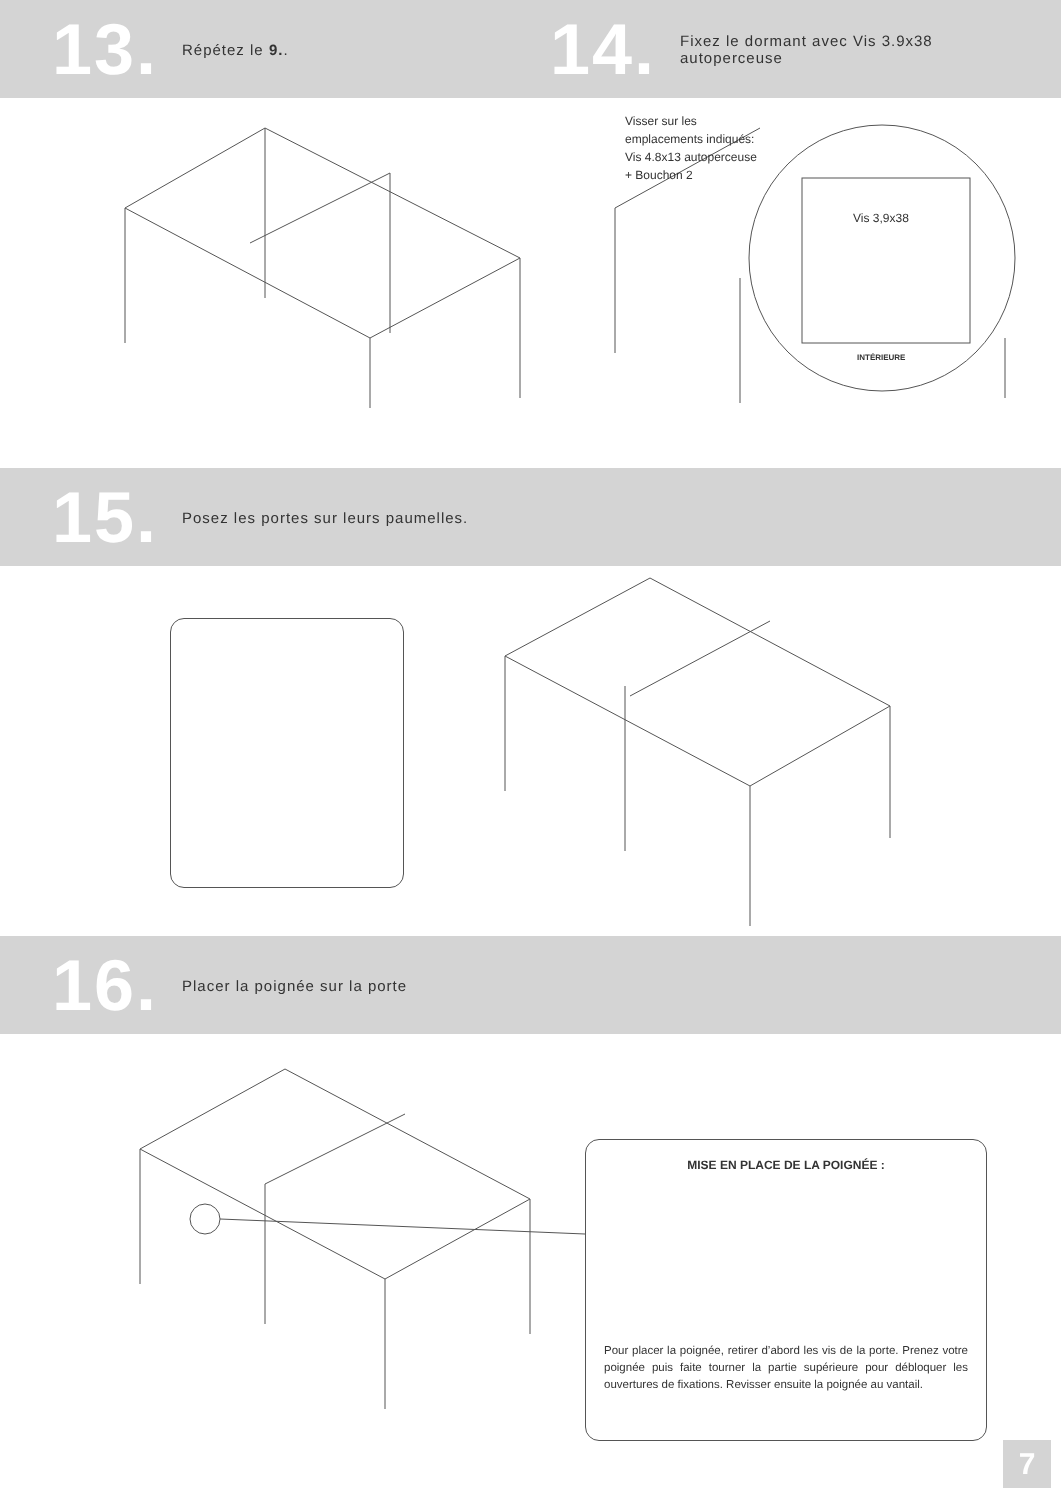13.
Répétez le 9..
14.
Fixez le dormant avec Vis 3.9x38
autoperceuse
Visser sur les
emplacements indiqués:
Vis 4.8x13 autoperceuse
+ Bouchon 2
Vis 3,9x38
INTÉRIEURE
15.
Posez les portes sur leurs paumelles.
16.
Placer la poignée sur la porte
MISE EN PLACE DE LA POIGNÉE :
Pour placer la poignée, retirer d’abord les vis de la porte. Prenez votre poignée puis faite tourner la partie supérieure pour débloquer les ouvertures de fixations. Revisser ensuite la poignée au vantail.
7